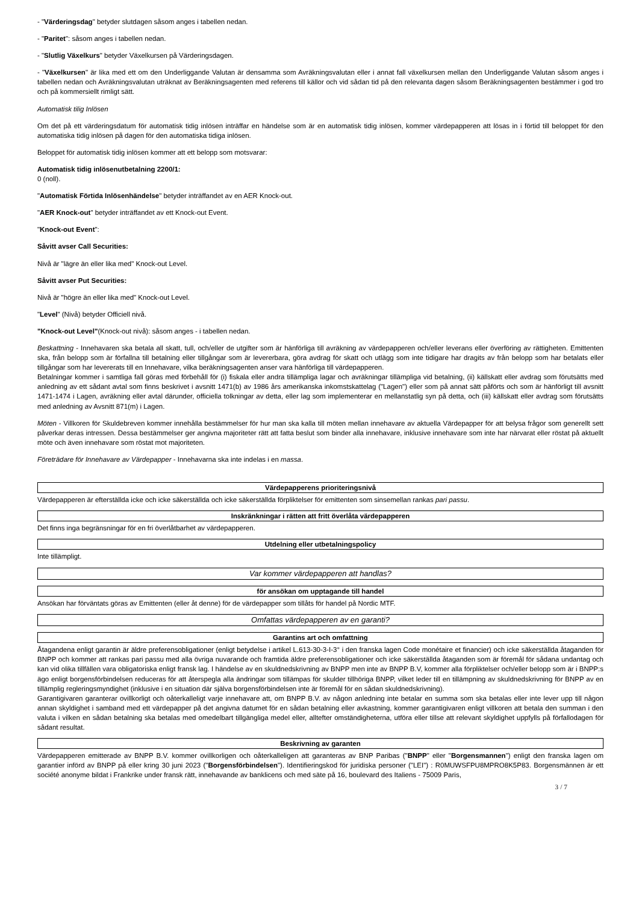- "Värderingsdag" betyder slutdagen såsom anges i tabellen nedan.
- "Paritet": såsom anges i tabellen nedan.
- "Slutlig Växelkurs" betyder Växelkursen på Värderingsdagen.
- "Växelkursen" är lika med ett om den Underliggande Valutan är densamma som Avräkningsvalutan eller i annat fall växelkursen mellan den Underliggande Valutan såsom anges i tabellen nedan och Avräkningsvalutan uträknat av Beräkningsagenten med referens till källor och vid sådan tid på den relevanta dagen såsom Beräkningsagenten bestämmer i god tro och på kommersiellt rimligt sätt.
Automatisk tilig Inlösen
Om det på ett värderingsdatum för automatisk tidig inlösen inträffar en händelse som är en automatisk tidig inlösen, kommer värdepapperen att lösas in i förtid till beloppet för den automatiska tidig inlösen på dagen för den automatiska tidiga inlösen.
Beloppet för automatisk tidig inlösen kommer att ett belopp som motsvarar:
Automatisk tidig inlösenutbetalning 2200/1:
0 (noll).
"Automatisk Förtida Inlösenhändelse" betyder inträffandet av en AER Knock-out.
"AER Knock-out" betyder inträffandet av ett Knock-out Event.
"Knock-out Event":
Såvitt avser Call Securities:
Nivå är "lägre än eller lika med" Knock-out Level.
Såvitt avser Put Securities:
Nivå är "högre än eller lika med" Knock-out Level.
"Level" (Nivå) betyder Officiell nivå.
"Knock-out Level"(Knock-out nivå): såsom anges - i tabellen nedan.
Beskattning - Innehavaren ska betala all skatt, tull, och/eller de utgifter som är hänförliga till avräkning av värdepapperen och/eller leverans eller överföring av rättigheten. Emittenten ska, från belopp som är förfallna till betalning eller tillgångar som är levererbara, göra avdrag för skatt och utlägg som inte tidigare har dragits av från belopp som har betalats eller tillgångar som har levererats till en Innehavare, vilka beräkningsagenten anser vara hänförliga till värdepapperen.
Betalningar kommer i samtliga fall göras med förbehåll för (i) fiskala eller andra tillämpliga lagar och avräkningar tillämpliga vid betalning, (ii) källskatt eller avdrag som förutsätts med anledning av ett sådant avtal som finns beskrivet i avsnitt 1471(b) av 1986 års amerikanska inkomstskattelag ("Lagen") eller som på annat sätt påförts och som är hänförligt till avsnitt 1471-1474 i Lagen, avräkning eller avtal därunder, officiella tolkningar av detta, eller lag som implementerar en mellanstatlig syn på detta, och (iii) källskatt eller avdrag som förutsätts med anledning av Avsnitt 871(m) i Lagen.
Möten - Villkoren för Skuldebreven kommer innehålla bestämmelser för hur man ska kalla till möten mellan innehavare av aktuella Värdepapper för att belysa frågor som generellt sett påverkar deras intressen. Dessa bestämmelser ger angivna majoriteter rätt att fatta beslut som binder alla innehavare, inklusive innehavare som inte har närvarat eller röstat på aktuellt möte och även innehavare som röstat mot majoriteten.
Företrädare för Innehavare av Värdepapper - Innehavarna ska inte indelas i en massa.
Värdepapperens prioriteringsnivå
Värdepapperen är efterställda icke och icke säkerställda och icke säkerställda förpliktelser för emittenten som sinsemellan rankas pari passu.
Inskränkningar i rätten att fritt överlåta värdepapperen
Det finns inga begränsningar för en fri överlåtbarhet av värdepapperen.
Utdelning eller utbetalningspolicy
Inte tillämpligt.
Var kommer värdepapperen att handlas?
för ansökan om upptagande till handel
Ansökan har förväntats göras av Emittenten (eller åt denne) för de värdepapper som tillåts för handel på Nordic MTF.
Omfattas värdepapperen av en garanti?
Garantins art och omfattning
Åtagandena enligt garantin är äldre preferensobligationer (enligt betydelse i artikel L.613-30-3-I-3° i den franska lagen Code monétaire et financier) och icke säkerställda åtaganden för BNPP och kommer att rankas pari passu med alla övriga nuvarande och framtida äldre preferensobligationer och icke säkerställda åtaganden som är föremål för sådana undantag och kan vid olika tillfällen vara obligatoriska enligt fransk lag. I händelse av en skuldnedskrivning av BNPP men inte av BNPP B.V, kommer alla förpliktelser och/eller belopp som är i BNPP:s ägo enligt borgensförbindelsen reduceras för att återspegla alla ändringar som tillämpas för skulder tillhöriga BNPP, vilket leder till en tillämpning av skuldnedskrivning för BNPP av en tillämplig regleringsmyndighet (inklusive i en situation där själva borgensförbindelsen inte är föremål för en sådan skuldnedskrivning).
Garantigivaren garanterar ovillkorligt och oåterkalleligt varje innehavare att, om BNPP B.V. av någon anledning inte betalar en summa som ska betalas eller inte lever upp till någon annan skyldighet i samband med ett värdepapper på det angivna datumet för en sådan betalning eller avkastning, kommer garantigivaren enligt villkoren att betala den summan i den valuta i vilken en sådan betalning ska betalas med omedelbart tillgängliga medel eller, alltefter omständigheterna, utföra eller tillse att relevant skyldighet uppfylls på förfallodagen för sådant resultat.
Beskrivning av garanten
Värdepapperen emitterade av BNPP B.V. kommer ovillkorligen och oåterkalleligen att garanteras av BNP Paribas ("BNPP" eller "Borgensmannen") enligt den franska lagen om garantier införd av BNPP på eller kring 30 juni 2023 ("Borgensförbindelsen"). Identifieringskod för juridiska personer ("LEI") : R0MUWSFPU8MPRO8K5P83. Borgensmännen är ett société anonyme bildat i Frankrike under fransk rätt, innehavande av banklicens och med säte på 16, boulevard des Italiens - 75009 Paris,
3 / 7